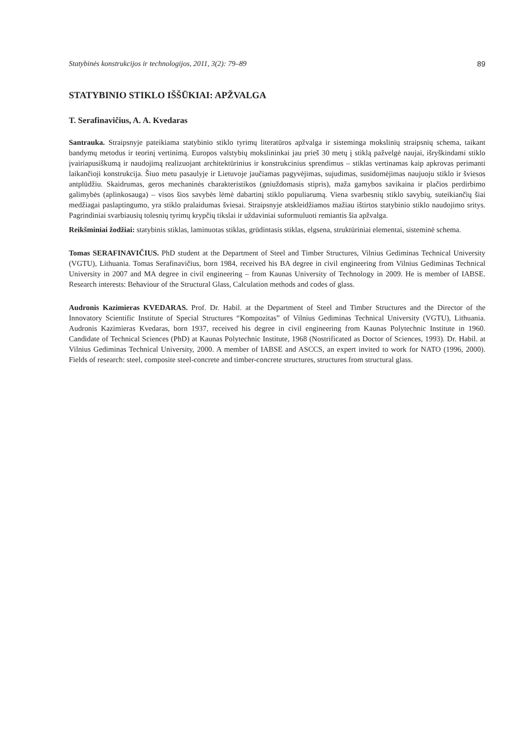Statybinės konstrukcijos ir technologijos, 2011, 3(2): 79–89 89
STATYBINIO STIKLO IŠŠŪKIAI: APŽVALGA
T. Serafinavičius, A. A. Kvedaras
Santrauka. Straipsnyje pateikiama statybinio stiklo tyrimų literatūros apžvalga ir sisteminga mokslinių straipsnių schema, taikant bandymų metodus ir teorinį vertinimą. Europos valstybių mokslininkai jau prieš 30 metų į stiklą pažvelgė naujai, išryškindami stiklo įvairiapusiškumą ir naudojimą realizuojant architektūrinius ir konstrukcinius sprendimus – stiklas vertinamas kaip apkrovas perimanti laikančioji konstrukcija. Šiuo metu pasaulyje ir Lietuvoje jaučiamas pagyvėjimas, sujudimas, susidomėjimas naujuoju stiklo ir šviesos antplūdžiu. Skaidrumas, geros mechaninės charakteristikos (gniuždomasis stipris), maža gamybos savikaina ir plačios perdirbimo galimybės (aplinkosauga) – visos šios savybės lėmė dabartinį stiklo populiarumą. Viena svarbesnių stiklo savybių, suteikiančių šiai medžiagai paslaptingumo, yra stiklo pralaidumas šviesai. Straipsnyje atskleidžiamos mažiau ištirtos statybinio stiklo naudojimo sritys. Pagrindiniai svarbiausių tolesnių tyrimų krypčių tikslai ir uždaviniai suformuluoti remiantis šia apžvalga.
Reikšminiai žodžiai: statybinis stiklas, laminuotas stiklas, grūdintasis stiklas, elgsena, struktūriniai elementai, sisteminė schema.
Tomas SERAFINAVIČIUS. PhD student at the Department of Steel and Timber Structures, Vilnius Gediminas Technical University (VGTU), Lithuania. Tomas Serafinavičius, born 1984, received his BA degree in civil engineering from Vilnius Gediminas Technical University in 2007 and MA degree in civil engineering – from Kaunas University of Technology in 2009. He is member of IABSE. Research interests: Behaviour of the Structural Glass, Calculation methods and codes of glass.
Audronis Kazimieras KVEDARAS. Prof. Dr. Habil. at the Department of Steel and Timber Structures and the Director of the Innovatory Scientific Institute of Special Structures “Kompozitas” of Vilnius Gediminas Technical University (VGTU), Lithuania. Audronis Kazimieras Kvedaras, born 1937, received his degree in civil engineering from Kaunas Polytechnic Institute in 1960. Candidate of Technical Sciences (PhD) at Kaunas Polytechnic Institute, 1968 (Nostrificated as Doctor of Sciences, 1993). Dr. Habil. at Vilnius Gediminas Technical University, 2000. A member of IABSE and ASCCS, an expert invited to work for NATO (1996, 2000). Fields of research: steel, composite steel-concrete and timber-concrete structures, structures from structural glass.